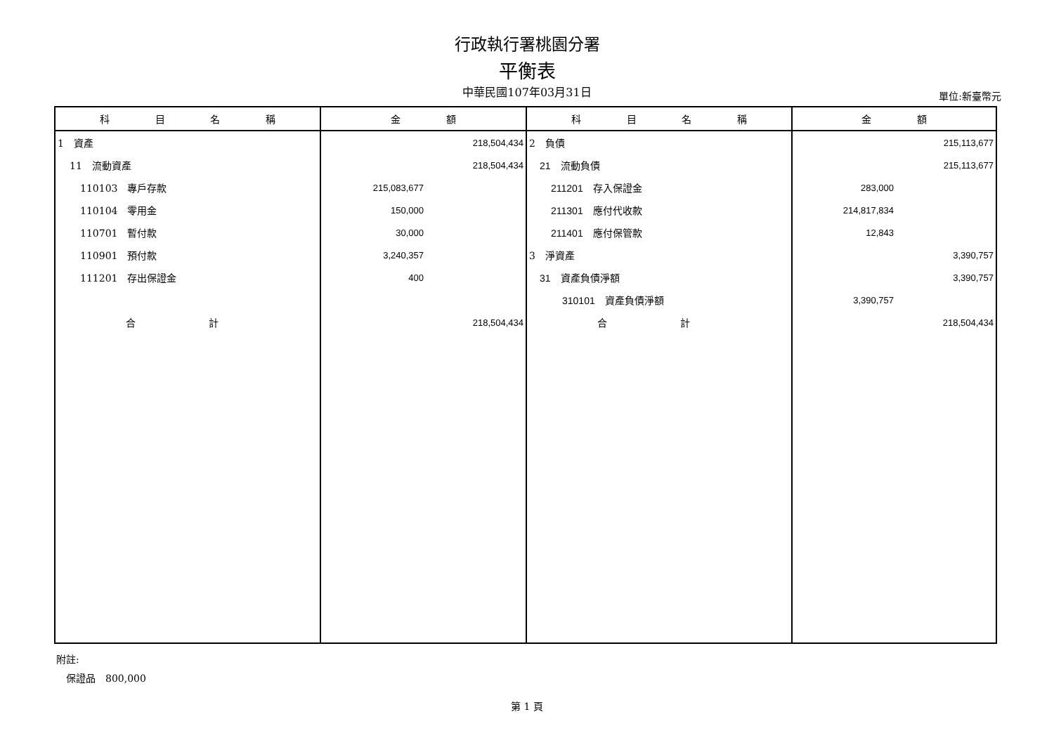行政執行署桃園分署
平衡表
中華民國107年03月31日 單位:新臺幣元
| 科 目 名 稱 | 金 額 | 科 目 名 稱 | 金 額 |
| --- | --- | --- | --- |
| 1 資產 | 218,504,434 | 2 負債 | 215,113,677 |
| 11 流動資產 | 218,504,434 | 21 流動負債 | 215,113,677 |
| 110103 專戶存款 | 215,083,677 | 211201 存入保證金 | 283,000 |
| 110104 零用金 | 150,000 | 211301 應付代收款 | 214,817,834 |
| 110701 暫付款 | 30,000 | 211401 應付保管款 | 12,843 |
| 110901 預付款 | 3,240,357 | 3 淨資產 | 3,390,757 |
| 111201 存出保證金 | 400 | 31 資產負債淨額 | 3,390,757 |
| | | 310101 資產負債淨額 | 3,390,757 |
| 合 計 | 218,504,434 | 合 計 | 218,504,434 |
附註:
　保證品　800,000
第 1 頁